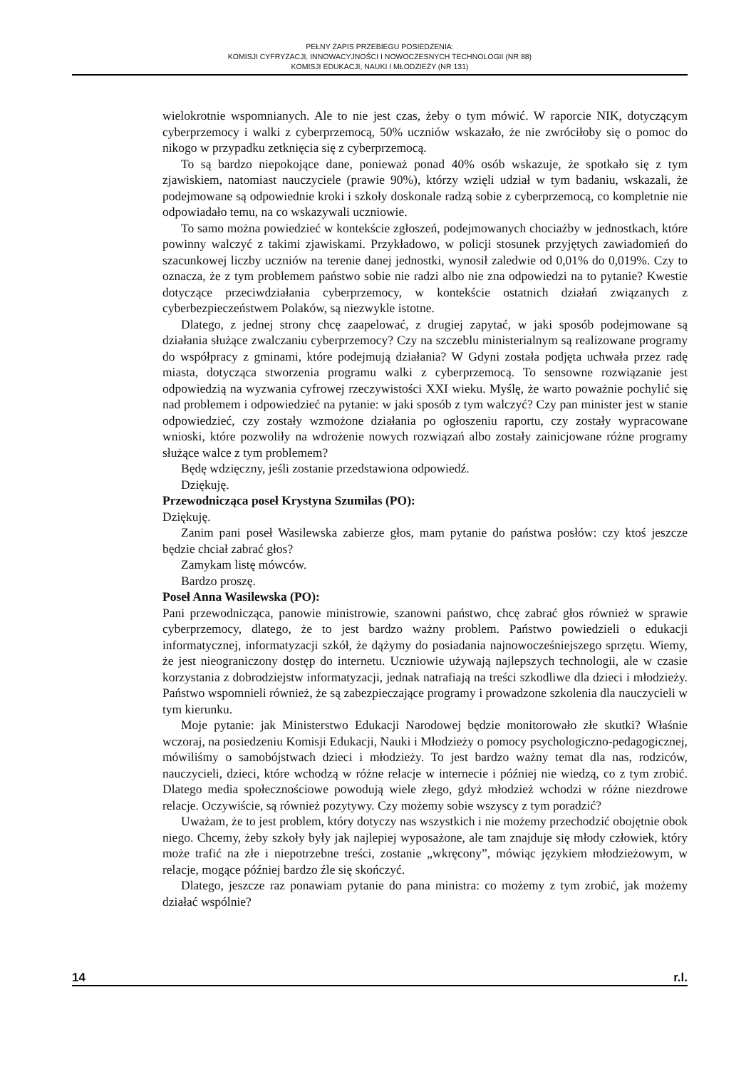PEŁNY ZAPIS PRZEBIEGU POSIEDZENIA:
KOMISJI CYFRYZACJI, INNOWACYJNOŚCI I NOWOCZESNYCH TECHNOLOGII (NR 88)
KOMISJI EDUKACJI, NAUKI I MŁODZIEŻY (NR 131)
wielokrotnie wspomnianych. Ale to nie jest czas, żeby o tym mówić. W raporcie NIK, dotyczącym cyberprzemocy i walki z cyberprzemocą, 50% uczniów wskazało, że nie zwróciłoby się o pomoc do nikogo w przypadku zetknięcia się z cyberprzemocą.
To są bardzo niepokojące dane, ponieważ ponad 40% osób wskazuje, że spotkało się z tym zjawiskiem, natomiast nauczyciele (prawie 90%), którzy wzięli udział w tym badaniu, wskazali, że podejmowane są odpowiednie kroki i szkoły doskonale radzą sobie z cyberprzemocą, co kompletnie nie odpowiadało temu, na co wskazywali uczniowie.
To samo można powiedzieć w kontekście zgłoszeń, podejmowanych chociażby w jednostkach, które powinny walczyć z takimi zjawiskami. Przykładowo, w policji stosunek przyjętych zawiadomień do szacunkowej liczby uczniów na terenie danej jednostki, wynosił zaledwie od 0,01% do 0,019%. Czy to oznacza, że z tym problemem państwo sobie nie radzi albo nie zna odpowiedzi na to pytanie? Kwestie dotyczące przeciwdziałania cyberprzemocy, w kontekście ostatnich działań związanych z cyberbezpieczeństwem Polaków, są niezwykle istotne.
Dlatego, z jednej strony chcę zaapelować, z drugiej zapytać, w jaki sposób podejmowane są działania służące zwalczaniu cyberprzemocy? Czy na szczeblu ministerialnym są realizowane programy do współpracy z gminami, które podejmują działania? W Gdyni została podjęta uchwała przez radę miasta, dotycząca stworzenia programu walki z cyberprzemocą. To sensowne rozwiązanie jest odpowiedzią na wyzwania cyfrowej rzeczywistości XXI wieku. Myślę, że warto poważnie pochylić się nad problemem i odpowiedzieć na pytanie: w jaki sposób z tym walczyć? Czy pan minister jest w stanie odpowiedzieć, czy zostały wzmożone działania po ogłoszeniu raportu, czy zostały wypracowane wnioski, które pozwoliły na wdrożenie nowych rozwiązań albo zostały zainicjowane różne programy służące walce z tym problemem?
Będę wdzięczny, jeśli zostanie przedstawiona odpowiedź.
Dziękuję.
Przewodnicząca poseł Krystyna Szumilas (PO):
Dziękuję.
Zanim pani poseł Wasilewska zabierze głos, mam pytanie do państwa posłów: czy ktoś jeszcze będzie chciał zabrać głos?
Zamykam listę mówców.
Bardzo proszę.
Poseł Anna Wasilewska (PO):
Pani przewodnicząca, panowie ministrowie, szanowni państwo, chcę zabrać głos również w sprawie cyberprzemocy, dlatego, że to jest bardzo ważny problem. Państwo powiedzieli o edukacji informatycznej, informatyzacji szkół, że dążymy do posiadania najnowocześniejszego sprzętu. Wiemy, że jest nieograniczony dostęp do internetu. Uczniowie używają najlepszych technologii, ale w czasie korzystania z dobrodziejstw informatyzacji, jednak natrafiają na treści szkodliwe dla dzieci i młodzieży. Państwo wspomnieli również, że są zabezpieczające programy i prowadzone szkolenia dla nauczycieli w tym kierunku.
Moje pytanie: jak Ministerstwo Edukacji Narodowej będzie monitorowało złe skutki? Właśnie wczoraj, na posiedzeniu Komisji Edukacji, Nauki i Młodzieży o pomocy psychologiczno-pedagogicznej, mówiliśmy o samobójstwach dzieci i młodzieży. To jest bardzo ważny temat dla nas, rodziców, nauczycieli, dzieci, które wchodzą w różne relacje w internecie i później nie wiedzą, co z tym zrobić. Dlatego media społecznościowe powodują wiele złego, gdyż młodzież wchodzi w różne niezdrowe relacje. Oczywiście, są również pozytywy. Czy możemy sobie wszyscy z tym poradzić?
Uważam, że to jest problem, który dotyczy nas wszystkich i nie możemy przechodzić obojętnie obok niego. Chcemy, żeby szkoły były jak najlepiej wyposażone, ale tam znajduje się młody człowiek, który może trafić na złe i niepotrzebne treści, zostanie „wkręcony”, mówiąc językiem młodzieżowym, w relacje, mogące później bardzo źle się skończyć.
Dlatego, jeszcze raz ponawiam pytanie do pana ministra: co możemy z tym zrobić, jak możemy działać wspólnie?
14 r.l.